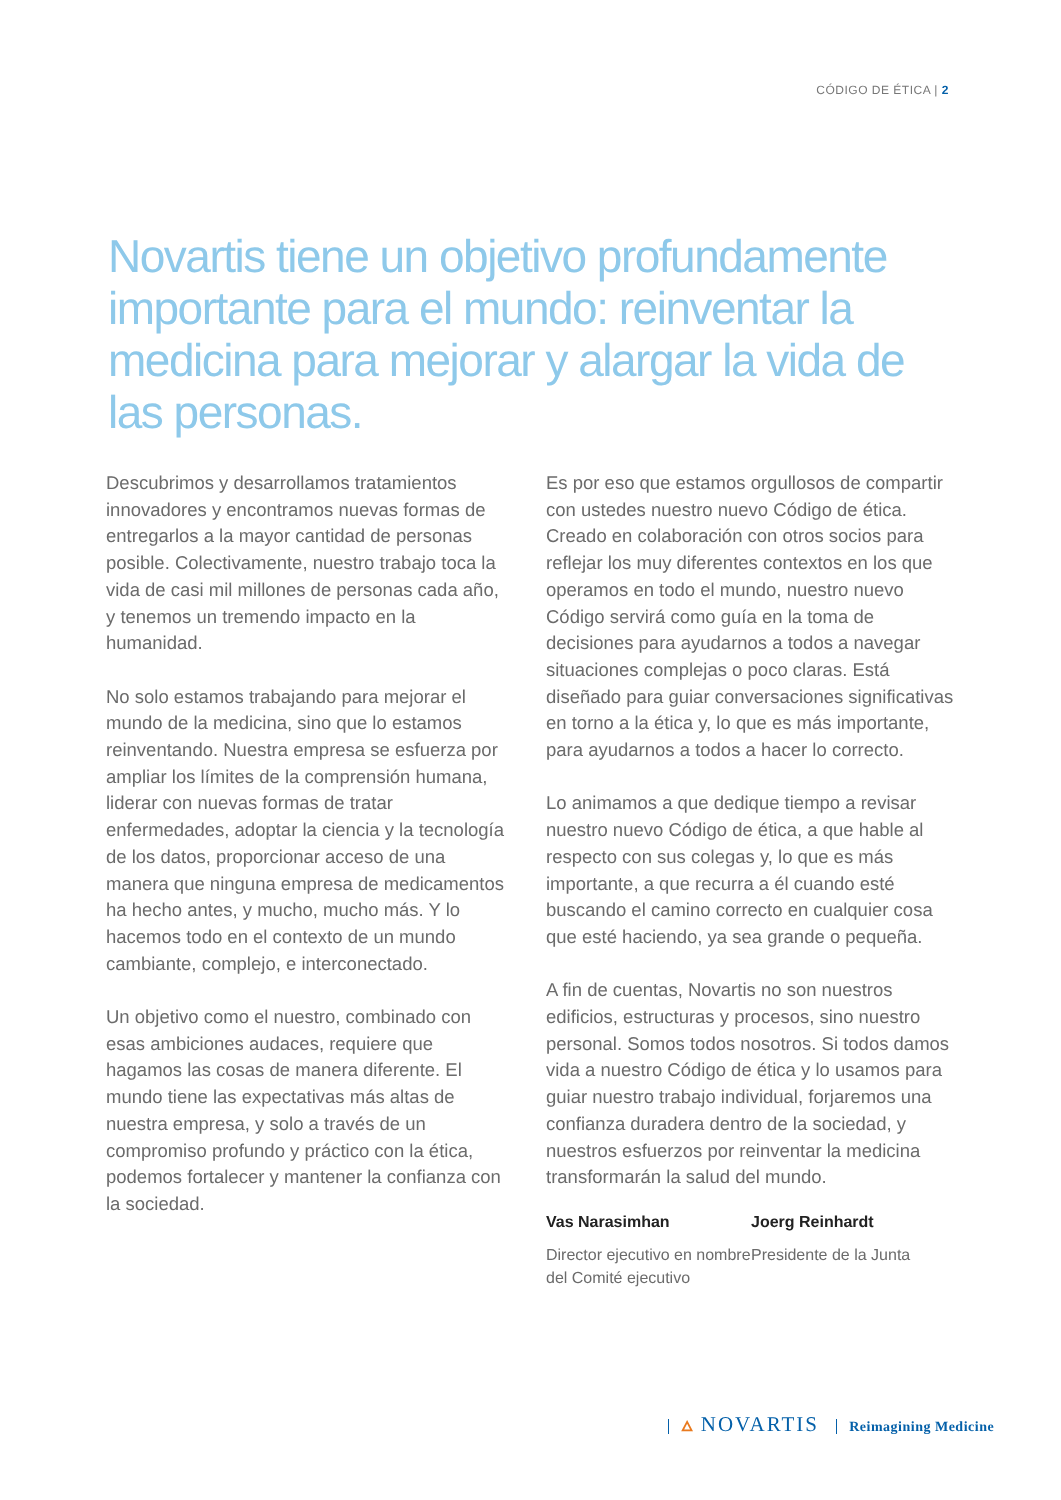CÓDIGO DE ÉTICA | 2
Novartis tiene un objetivo profundamente importante para el mundo: reinventar la medicina para mejorar y alargar la vida de las personas.
Descubrimos y desarrollamos tratamientos innovadores y encontramos nuevas formas de entregarlos a la mayor cantidad de personas posible. Colectivamente, nuestro trabajo toca la vida de casi mil millones de personas cada año, y tenemos un tremendo impacto en la humanidad.
No solo estamos trabajando para mejorar el mundo de la medicina, sino que lo estamos reinventando. Nuestra empresa se esfuerza por ampliar los límites de la comprensión humana, liderar con nuevas formas de tratar enfermedades, adoptar la ciencia y la tecnología de los datos, proporcionar acceso de una manera que ninguna empresa de medicamentos ha hecho antes, y mucho, mucho más. Y lo hacemos todo en el contexto de un mundo cambiante, complejo, e interconectado.
Un objetivo como el nuestro, combinado con esas ambiciones audaces, requiere que hagamos las cosas de manera diferente. El mundo tiene las expectativas más altas de nuestra empresa, y solo a través de un compromiso profundo y práctico con la ética, podemos fortalecer y mantener la confianza con la sociedad.
Es por eso que estamos orgullosos de compartir con ustedes nuestro nuevo Código de ética. Creado en colaboración con otros socios para reflejar los muy diferentes contextos en los que operamos en todo el mundo, nuestro nuevo Código servirá como guía en la toma de decisiones para ayudarnos a todos a navegar situaciones complejas o poco claras. Está diseñado para guiar conversaciones significativas en torno a la ética y, lo que es más importante, para ayudarnos a todos a hacer lo correcto.
Lo animamos a que dedique tiempo a revisar nuestro nuevo Código de ética, a que hable al respecto con sus colegas y, lo que es más importante, a que recurra a él cuando esté buscando el camino correcto en cualquier cosa que esté haciendo, ya sea grande o pequeña.
A fin de cuentas, Novartis no son nuestros edificios, estructuras y procesos, sino nuestro personal. Somos todos nosotros. Si todos damos vida a nuestro Código de ética y lo usamos para guiar nuestro trabajo individual, forjaremos una confianza duradera dentro de la sociedad, y nuestros esfuerzos por reinventar la medicina transformarán la salud del mundo.
Vas Narasimhan
Director ejecutivo en nombre del Comité ejecutivo
Joerg Reinhardt
Presidente de la Junta
🜂 NOVARTIS Reimagining Medicine